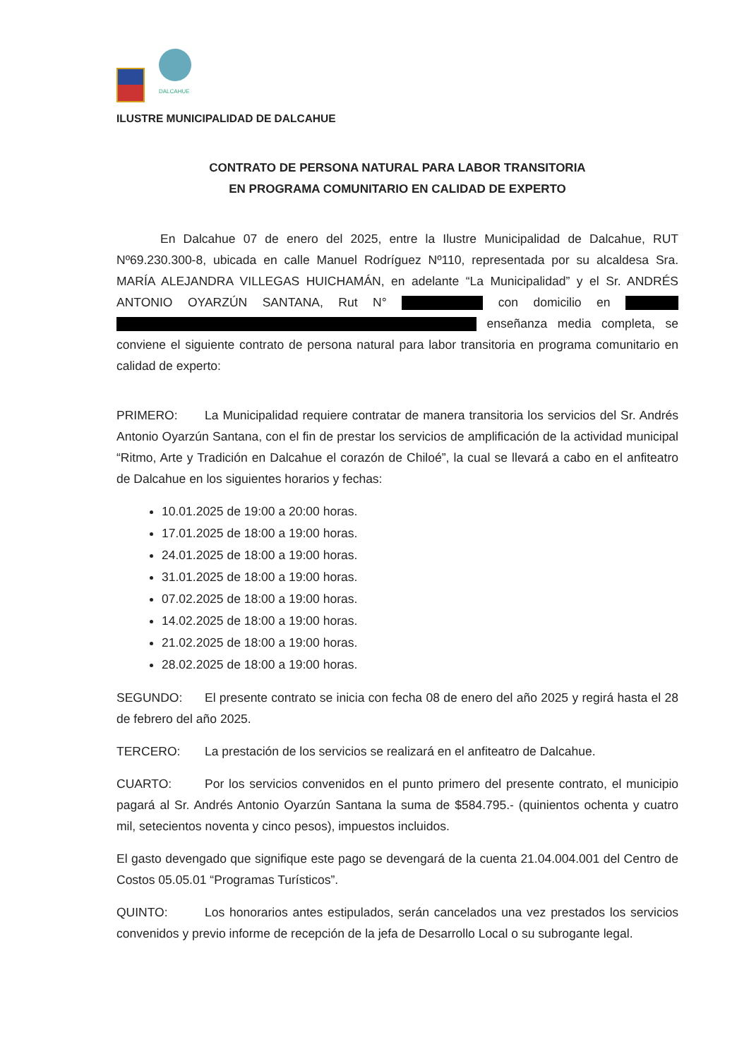DALCAHUE
ILUSTRE MUNICIPALIDAD DE DALCAHUE
CONTRATO DE PERSONA NATURAL PARA LABOR TRANSITORIA
EN PROGRAMA COMUNITARIO EN CALIDAD DE EXPERTO
En Dalcahue 07 de enero del 2025, entre la Ilustre Municipalidad de Dalcahue, RUT Nº69.230.300-8, ubicada en calle Manuel Rodríguez Nº110, representada por su alcaldesa Sra. MARÍA ALEJANDRA VILLEGAS HUICHAMÁN, en adelante “La Municipalidad” y el Sr. ANDRÉS ANTONIO OYARZÚN SANTANA, Rut N° con domicilio en enseñanza media completa, se conviene el siguiente contrato de persona natural para labor transitoria en programa comunitario en calidad de experto:
PRIMERO: La Municipalidad requiere contratar de manera transitoria los servicios del Sr. Andrés Antonio Oyarzún Santana, con el fin de prestar los servicios de amplificación de la actividad municipal “Ritmo, Arte y Tradición en Dalcahue el corazón de Chiloé”, la cual se llevará a cabo en el anfiteatro de Dalcahue en los siguientes horarios y fechas:
10.01.2025 de 19:00 a 20:00 horas.
17.01.2025 de 18:00 a 19:00 horas.
24.01.2025 de 18:00 a 19:00 horas.
31.01.2025 de 18:00 a 19:00 horas.
07.02.2025 de 18:00 a 19:00 horas.
14.02.2025 de 18:00 a 19:00 horas.
21.02.2025 de 18:00 a 19:00 horas.
28.02.2025 de 18:00 a 19:00 horas.
SEGUNDO: El presente contrato se inicia con fecha 08 de enero del año 2025 y regirá hasta el 28 de febrero del año 2025.
TERCERO: La prestación de los servicios se realizará en el anfiteatro de Dalcahue.
CUARTO: Por los servicios convenidos en el punto primero del presente contrato, el municipio pagará al Sr. Andrés Antonio Oyarzún Santana la suma de $584.795.- (quinientos ochenta y cuatro mil, setecientos noventa y cinco pesos), impuestos incluidos.
El gasto devengado que signifique este pago se devengará de la cuenta 21.04.004.001 del Centro de Costos 05.05.01 “Programas Turísticos”.
QUINTO: Los honorarios antes estipulados, serán cancelados una vez prestados los servicios convenidos y previo informe de recepción de la jefa de Desarrollo Local o su subrogante legal.